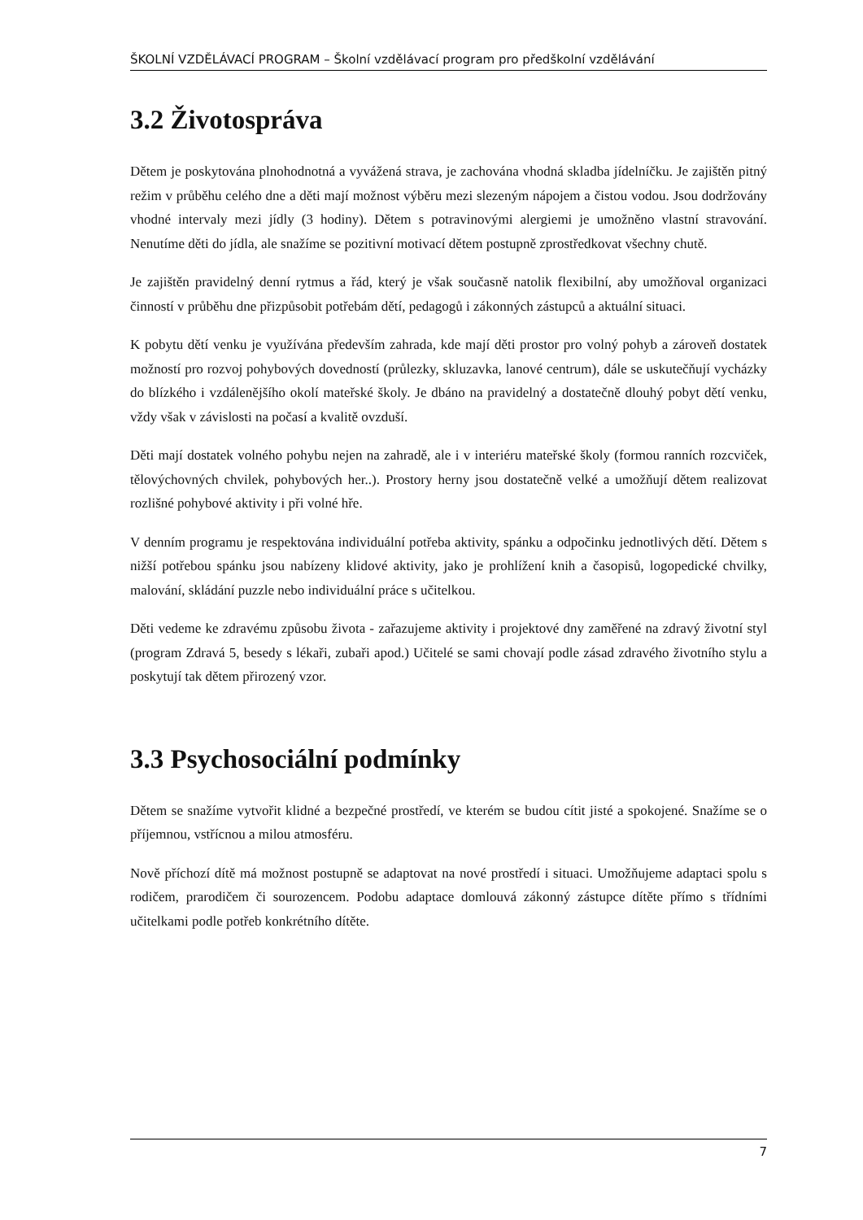ŠKOLNÍ VZDĚLÁVACÍ PROGRAM – Školní vzdělávací program pro předškolní vzdělávání
3.2 Životospráva
Dětem je poskytována plnohodnotná a vyvážená strava, je zachována vhodná skladba jídelníčku. Je zajištěn pitný režim v průběhu celého dne a děti mají možnost výběru mezi slezeným nápojem a čistou vodou. Jsou dodržovány vhodné intervaly mezi jídly (3 hodiny). Dětem s potravinovými alergiemi je umožněno vlastní stravování. Nenutíme děti do jídla, ale snažíme se pozitivní motivací dětem postupně zprostředkovat všechny chutě.
Je zajištěn pravidelný denní rytmus a řád, který je však současně natolik flexibilní, aby umožňoval organizaci činností v průběhu dne přizpůsobit potřebám dětí, pedagogů i zákonných zástupců a aktuální situaci.
K pobytu dětí venku je využívána především zahrada, kde mají děti prostor pro volný pohyb a zároveň dostatek možností pro rozvoj pohybových dovedností (průlezky, skluzavka, lanové centrum), dále se uskutečňují vycházky do blízkého i vzdálenějšího okolí mateřské školy. Je dbáno na pravidelný a dostatečně dlouhý pobyt dětí venku, vždy však v závislosti na počasí a kvalitě ovzduší.
Děti mají dostatek volného pohybu nejen na zahradě, ale i v interiéru mateřské školy (formou ranních rozcviček, tělovýchovných chvilek, pohybových her..). Prostory herny jsou dostatečně velké a umožňují dětem realizovat rozlišné pohybové aktivity i při volné hře.
V denním programu je respektována individuální potřeba aktivity, spánku a odpočinku jednotlivých dětí. Dětem s nižší potřebou spánku jsou nabízeny klidové aktivity, jako je prohlížení knih a časopisů, logopedické chvilky, malování, skládání puzzle nebo individuální práce s učitelkou.
Děti vedeme ke zdravému způsobu života - zařazujeme aktivity i projektové dny zaměřené na zdravý životní styl (program Zdravá 5, besedy s lékaři, zubaři apod.) Učitelé se sami chovají podle zásad zdravého životního stylu a poskytují tak dětem přirozený vzor.
3.3 Psychosociální podmínky
Dětem se snažíme vytvořit klidné a bezpečné prostředí, ve kterém se budou cítit jisté a spokojené. Snažíme se o příjemnou, vstřícnou a milou atmosféru.
Nově příchozí dítě má možnost postupně se adaptovat na nové prostředí i situaci. Umožňujeme adaptaci spolu s rodičem, prarodičem či sourozencem. Podobu adaptace domlouvá zákonný zástupce dítěte přímo s třídními učitelkami podle potřeb konkrétního dítěte.
7